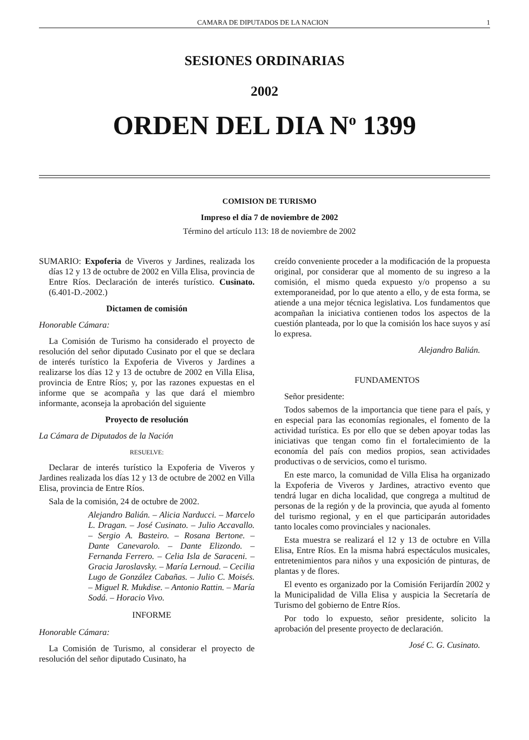CAMARA DE DIPUTADOS DE LA NACION 1
SESIONES ORDINARIAS
2002
ORDEN DEL DIA N<sup>o</sup> 1399
COMISION DE TURISMO
Impreso el día 7 de noviembre de 2002
Término del artículo 113: 18 de noviembre de 2002
SUMARIO: Expoferia de Viveros y Jardines, realizada los días 12 y 13 de octubre de 2002 en Villa Elisa, provincia de Entre Ríos. Declaración de interés turístico. Cusinato. (6.401-D.-2002.)
Dictamen de comisión
Honorable Cámara:
La Comisión de Turismo ha considerado el proyecto de resolución del señor diputado Cusinato por el que se declara de interés turístico la Expoferia de Viveros y Jardines a realizarse los días 12 y 13 de octubre de 2002 en Villa Elisa, provincia de Entre Ríos; y, por las razones expuestas en el informe que se acompaña y las que dará el miembro informante, aconseja la aprobación del siguiente
Proyecto de resolución
La Cámara de Diputados de la Nación
RESUELVE:
Declarar de interés turístico la Expoferia de Viveros y Jardines realizada los días 12 y 13 de octubre de 2002 en Villa Elisa, provincia de Entre Ríos.
Sala de la comisión, 24 de octubre de 2002.
Alejandro Balián. – Alicia Narducci. – Marcelo L. Dragan. – José Cusinato. – Julio Accavallo. – Sergio A. Basteiro. – Rosana Bertone. – Dante Canevarolo. – Dante Elizondo. – Fernanda Ferrero. – Celia Isla de Saraceni. – Gracia Jaroslavsky. – María Lernoud. – Cecilia Lugo de González Cabañas. – Julio C. Moisés. – Miguel R. Mukdise. – Antonio Rattin. – María Sodá. – Horacio Vivo.
INFORME
Honorable Cámara:
La Comisión de Turismo, al considerar el proyecto de resolución del señor diputado Cusinato, ha
creído conveniente proceder a la modificación de la propuesta original, por considerar que al momento de su ingreso a la comisión, el mismo queda expuesto y/o propenso a su extemporaneidad, por lo que atento a ello, y de esta forma, se atiende a una mejor técnica legislativa. Los fundamentos que acompañan la iniciativa contienen todos los aspectos de la cuestión planteada, por lo que la comisión los hace suyos y así lo expresa.
Alejandro Balián.
FUNDAMENTOS
Señor presidente:
Todos sabemos de la importancia que tiene para el país, y en especial para las economías regionales, el fomento de la actividad turística. Es por ello que se deben apoyar todas las iniciativas que tengan como fin el fortalecimiento de la economía del país con medios propios, sean actividades productivas o de servicios, como el turismo.
En este marco, la comunidad de Villa Elisa ha organizado la Expoferia de Viveros y Jardines, atractivo evento que tendrá lugar en dicha localidad, que congrega a multitud de personas de la región y de la provincia, que ayuda al fomento del turismo regional, y en el que participarán autoridades tanto locales como provinciales y nacionales.
Esta muestra se realizará el 12 y 13 de octubre en Villa Elisa, Entre Ríos. En la misma habrá espectáculos musicales, entretenimientos para niños y una exposición de pinturas, de plantas y de flores.
El evento es organizado por la Comisión Ferijardín 2002 y la Municipalidad de Villa Elisa y auspicia la Secretaría de Turismo del gobierno de Entre Ríos.
Por todo lo expuesto, señor presidente, solicito la aprobación del presente proyecto de declaración.
José C. G. Cusinato.